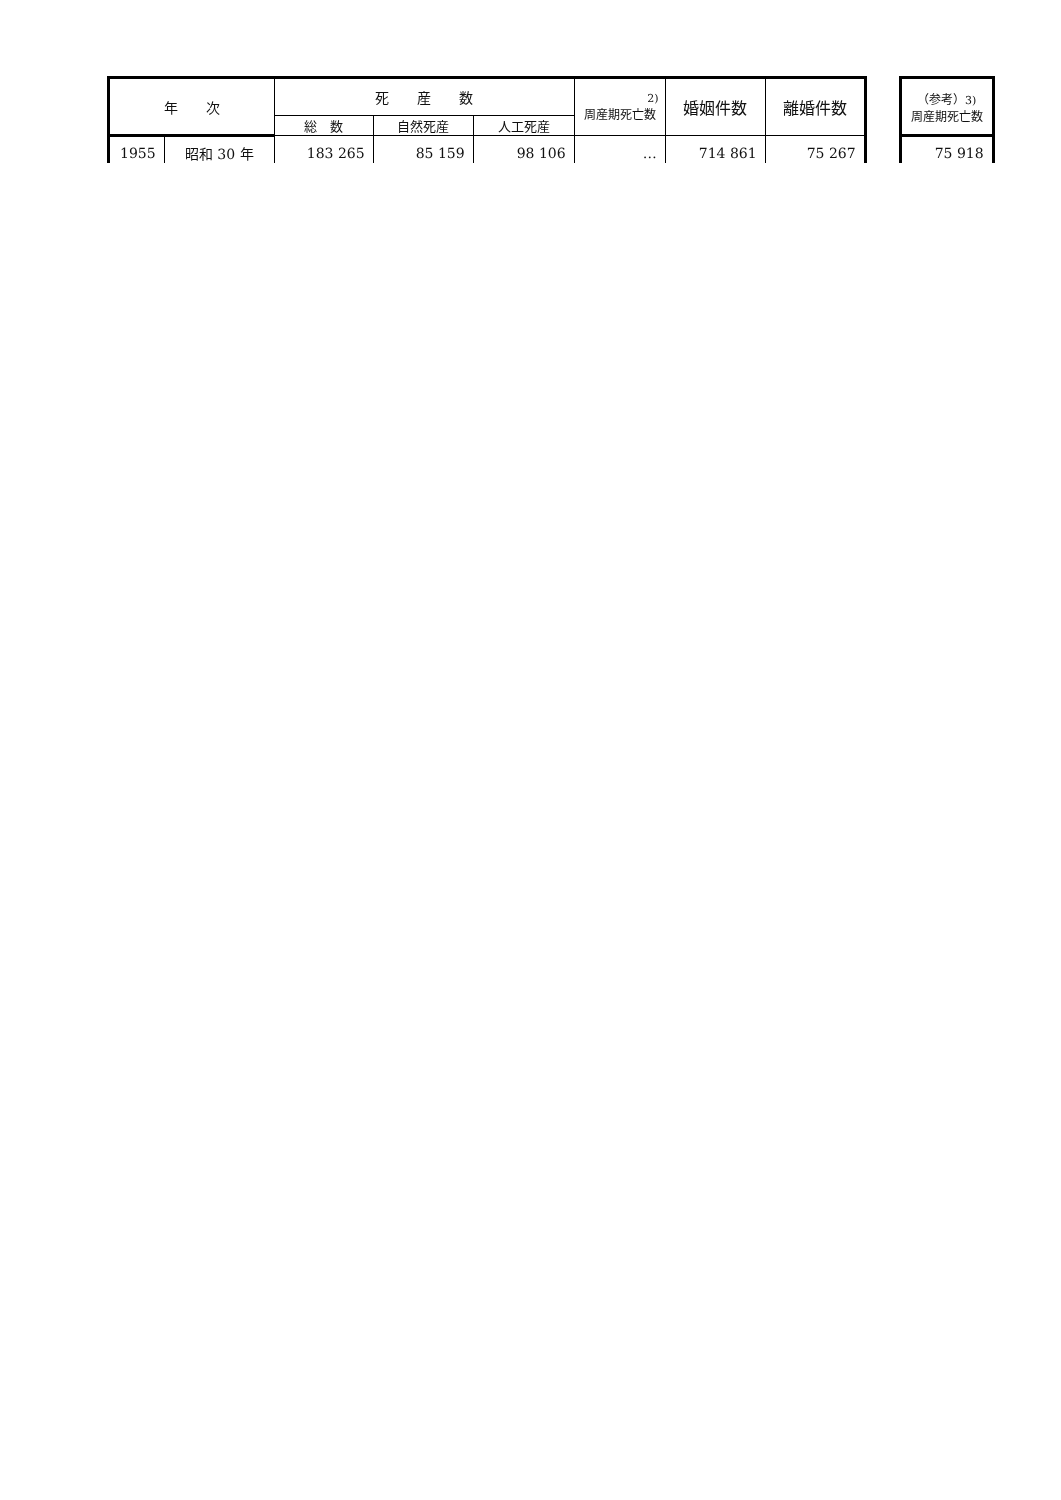| 年 次 | | 死 産 数 | | | 2) 周産期死亡数 | 婚姻件数 | 離婚件数 | | （参考） 3) 周産期死亡数 |
| --- | --- | --- | --- | --- | --- | --- | --- | --- | --- |
| | | 総 数 | 自然死産 | 人工死産 | | | | | |
| 1955 | 昭和 30 年 | 183 265 | 85 159 | 98 106 | … | 714 861 | 75 267 | | 75 918 |